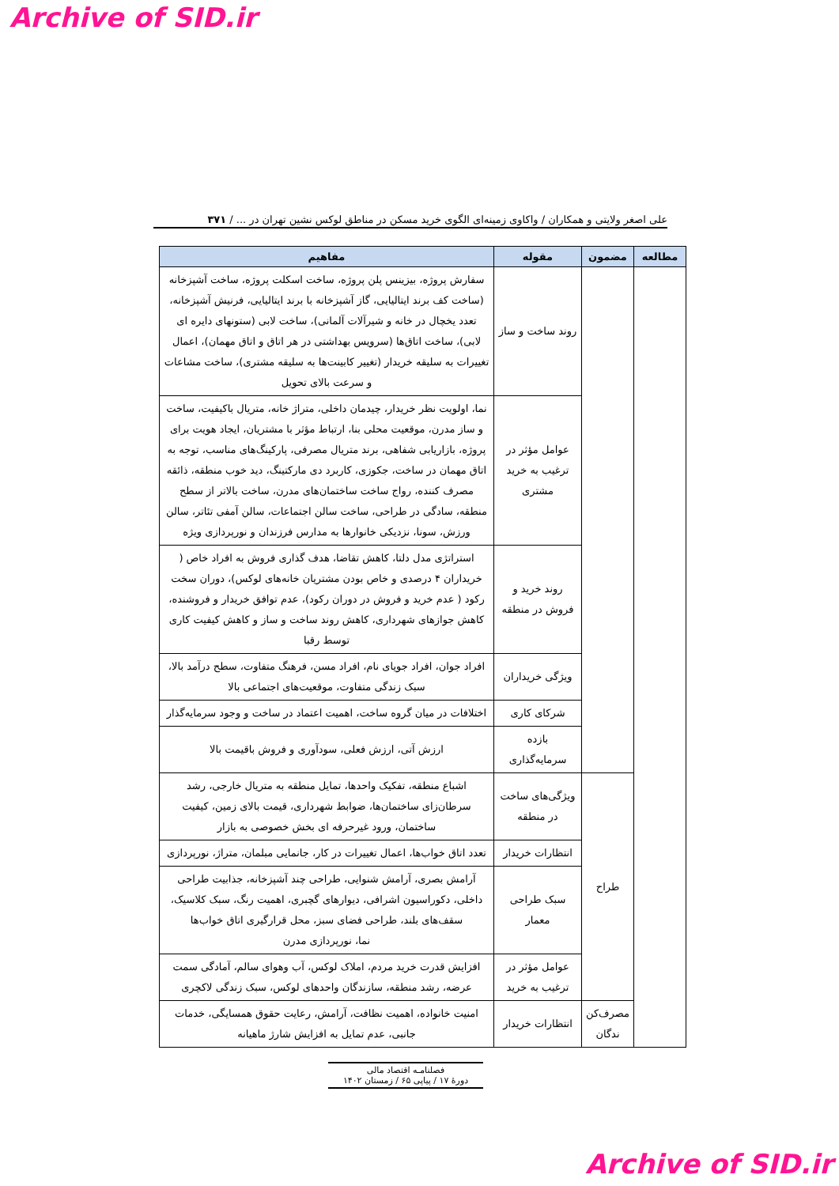Archive of SID.ir
علی اصغر ولایتی و همکاران / واکاوی زمینه‌ای الگوی خرید مسکن در مناطق لوکس نشین تهران در ... / ۳۷۱
| مطالعه | مضمون | مقوله | مفاهیم |
| --- | --- | --- | --- |
| | | روند ساخت و ساز | سفارش پروژه، بیزینس پلن پروژه، ساخت اسکلت پروژه، ساخت آشپزخانه (ساخت کف برند ایتالیایی، گاز آشپزخانه با برند ایتالیایی، فرنیش آشپزخانه، تعدد یخچال در خانه و شیرآلات آلمانی)، ساخت لابی (ستونهای دایره ای لابی)، ساخت اتاق‌ها (سرویس بهداشتی در هر اتاق و اتاق مهمان)، اعمال تغییرات به سلیقه خریدار (تغییر کابینت‌ها به سلیقه مشتری)، ساخت مشاعات و سرعت بالای تحویل |
| | | عوامل مؤثر در ترغیب به خرید مشتری | نما، اولویت نظر خریدار، چیدمان داخلی، متراژ خانه، متریال باکیفیت، ساخت و ساز مدرن، موقعیت محلی بنا، ارتباط مؤثر با مشتریان، ایجاد هویت برای پروژه، بازاریابی شفاهی، برند متریال مصرفی، پارکینگ‌های مناسب، توجه به اتاق مهمان در ساخت، جکوزی، کاربرد دی مارکتینگ، دید خوب منطقه، ذائقه مصرف کننده، رواج ساخت ساختمان‌های مدرن، ساخت بالاتر از سطح منطقه، سادگی در طراحی، ساخت سالن اجتماعات، سالن آمفی تئاتر، سالن ورزش، سونا، نزدیکی خانوارها به مدارس فرزندان و نورپردازی ویژه |
| | | روند خرید و فروش در منطقه | استراتژی مدل دلتا، کاهش تقاضا، هدف گذاری فروش به افراد خاص ( خریداران ۴ درصدی و خاص بودن مشتریان خانه‌های لوکس)، دوران سخت رکود ( عدم خرید و فروش در دوران رکود)، عدم توافق خریدار و فروشنده، کاهش جوازهای شهرداری، کاهش روند ساخت و ساز و کاهش کیفیت کاری توسط رقبا |
| | | ویژگی خریداران | افراد جوان، افراد جویای نام، افراد مسن، فرهنگ متفاوت، سطح درآمد بالا، سبک زندگی متفاوت، موقعیت‌های اجتماعی بالا |
| | | شرکای کاری | اختلافات در میان گروه ساخت، اهمیت اعتماد در ساخت و وجود سرمایه‌گذار |
| | | بازده سرمایه‌گذاری | ارزش آتی، ارزش فعلی، سودآوری و فروش باقیمت بالا |
| | طراح | ویژگی‌های ساخت در منطقه | اشباع منطقه، تفکیک واحدها، تمایل منطقه به متریال خارجی، رشد سرطان‌زای ساختمان‌ها، ضوابط شهرداری، قیمت بالای زمین، کیفیت ساختمان، ورود غیرحرفه ای بخش خصوصی به بازار |
| | | انتظارات خریدار | تعدد اتاق خواب‌ها، اعمال تغییرات در کار، جانمایی مبلمان، متراژ، نورپردازی |
| | | سبک طراحی معمار | آرامش بصری، آرامش شنوایی، طراحی چند آشپزخانه، جذابیت طراحی داخلی، دکوراسیون اشرافی، دیوارهای گچبری، اهمیت رنگ، سبک کلاسیک، سقف‌های بلند، طراحی فضای سبز، محل قرارگیری اتاق خواب‌ها نما، نورپردازی مدرن |
| | | عوامل مؤثر در ترغیب به خرید | افزایش قدرت خرید مردم، املاک لوکس، آب وهوای سالم، آمادگی سمت عرضه، رشد منطقه، سازندگان واحدهای لوکس، سبک زندگی لاکچری |
| | مصرف‌کن ندگان | انتظارات خریدار | امنیت خانواده، اهمیت نظافت، آرامش، رعایت حقوق همسایگی، خدمات جانبی، عدم تمایل به افزایش شارژ ماهیانه |
فصلنامـه اقتصاد مالی
دورۀ ۱۷ / پیاپی ۶۵ / زمستان ۱۴۰۲
Archive of SID.ir